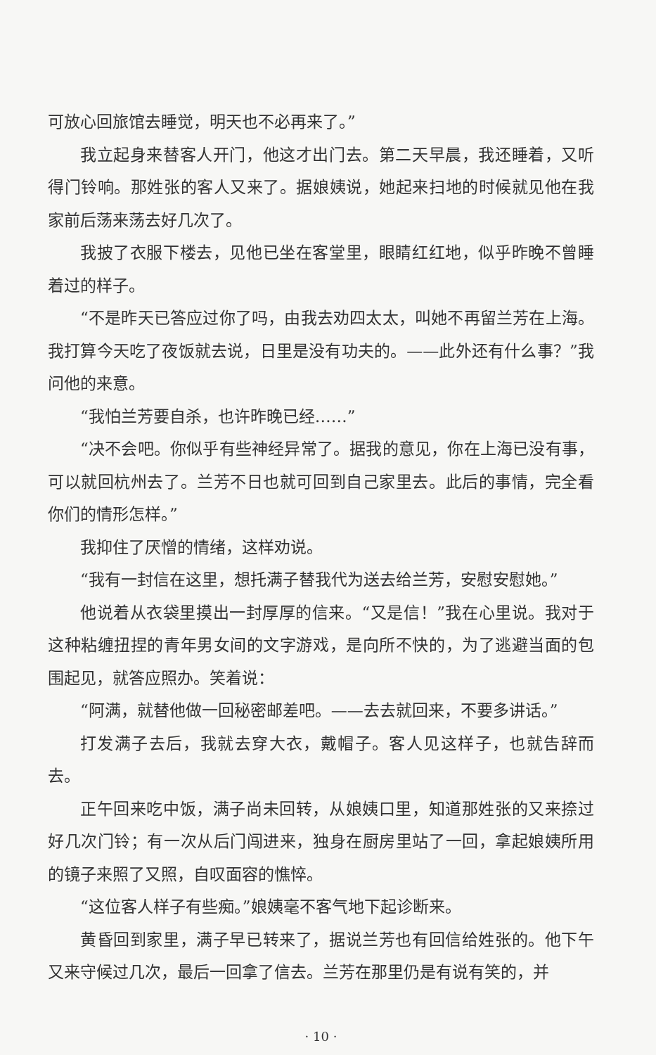可放心回旅馆去睡觉，明天也不必再来了。”
我立起身来替客人开门，他这才出门去。第二天早晨，我还睡着，又听得门铃响。那姓张的客人又来了。据娘姨说，她起来扫地的时候就见他在我家前后荡来荡去好几次了。
我披了衣服下楼去，见他已坐在客堂里，眼睛红红地，似乎昨晚不曾睡着过的样子。
“不是昨天已答应过你了吗，由我去劝四太太，叫她不再留兰芳在上海。我打算今天吃了夜饭就去说，日里是没有功夫的。——此外还有什么事？”我问他的来意。
“我怕兰芳要自杀，也许昨晚已经……”
“决不会吧。你似乎有些神经异常了。据我的意见，你在上海已没有事，可以就回杭州去了。兰芳不日也就可回到自己家里去。此后的事情，完全看你们的情形怎样。”
我抑住了厌憎的情绪，这样劝说。
“我有一封信在这里，想托满子替我代为送去给兰芳，安慰安慰她。”
他说着从衣袋里摸出一封厚厚的信来。“又是信！”我在心里说。我对于这种粘缠扭捏的青年男女间的文字游戏，是向所不快的，为了逃避当面的包围起见，就答应照办。笑着说：
“阿满，就替他做一回秘密邮差吧。——去去就回来，不要多讲话。”
打发满子去后，我就去穿大衣，戴帽子。客人见这样子，也就告辞而去。
正午回来吃中饭，满子尚未回转，从娘姨口里，知道那姓张的又来捺过好几次门铃；有一次从后门闯进来，独身在厨房里站了一回，拿起娘姨所用的镜子来照了又照，自叹面容的憔悴。
“这位客人样子有些痴。”娘姨毫不客气地下起诊断来。
黄昏回到家里，满子早已转来了，据说兰芳也有回信给姓张的。他下午又来守候过几次，最后一回拿了信去。兰芳在那里仍是有说有笑的，并
· 10 ·